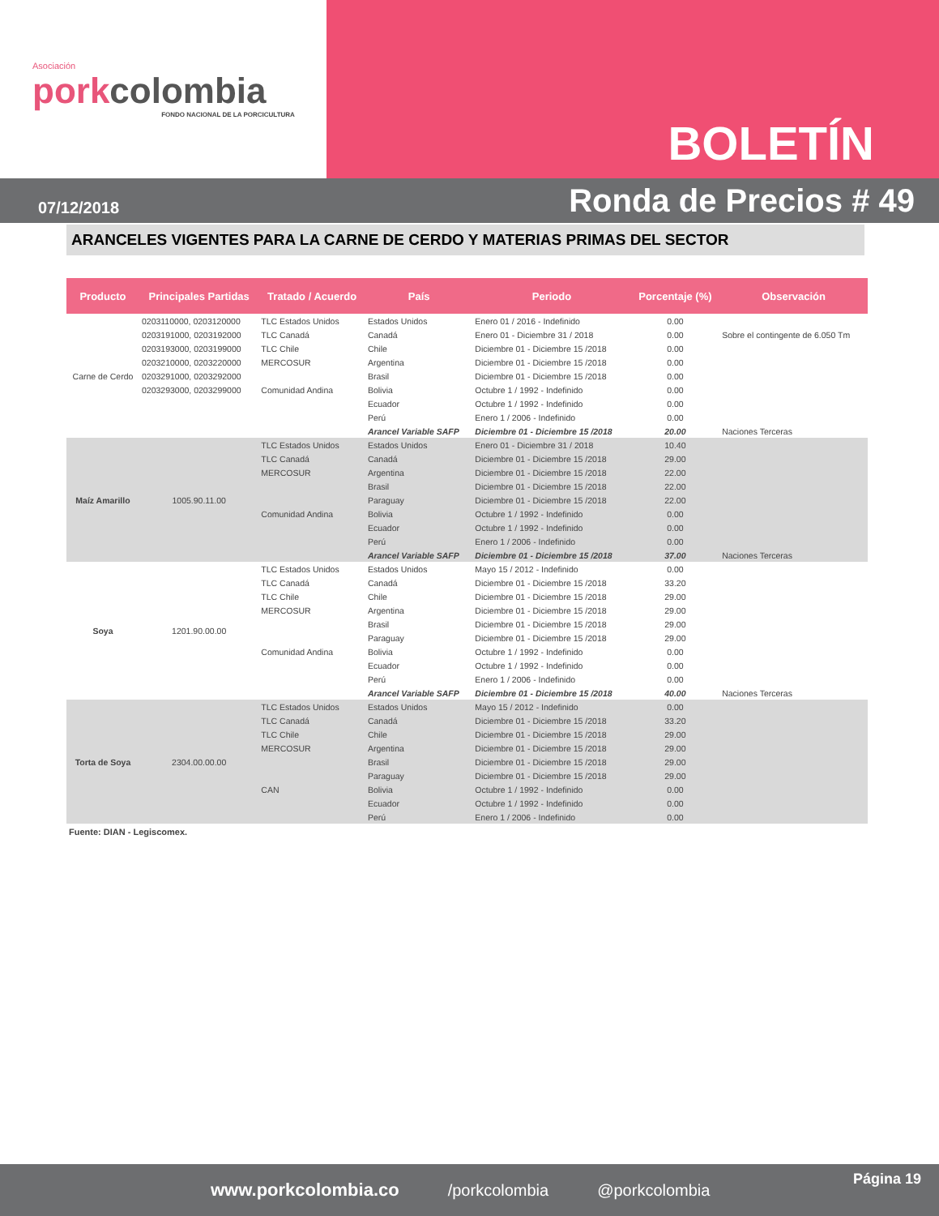Asociación
porkcolombia
FONDO NACIONAL DE LA PORCICULTURA
BOLETÍN
07/12/2018
Ronda de Precios # 49
ARANCELES VIGENTES PARA LA CARNE DE CERDO Y MATERIAS PRIMAS DEL SECTOR
| Producto | Principales Partidas | Tratado / Acuerdo | País | Periodo | Porcentaje (%) | Observación |
| --- | --- | --- | --- | --- | --- | --- |
| Carne de Cerdo | 0203110000, 0203120000 | TLC Estados Unidos | Estados Unidos | Enero 01 / 2016 - Indefinido | 0.00 | |
| | 0203191000, 0203192000 | TLC Canadá | Canadá | Enero 01 - Diciembre 31 / 2018 | 0.00 | Sobre el contingente de 6.050 Tm |
| | 0203193000, 0203199000 | TLC Chile | Chile | Diciembre 01 - Diciembre 15 /2018 | 0.00 | |
| | 0203210000, 0203220000 | MERCOSUR | Argentina | Diciembre 01 - Diciembre 15 /2018 | 0.00 | |
| | 0203291000, 0203292000 | | Brasil | Diciembre 01 - Diciembre 15 /2018 | 0.00 | |
| | 0203293000, 0203299000 | Comunidad Andina | Bolivia | Octubre 1 / 1992 - Indefinido | 0.00 | |
| | | | Ecuador | Octubre 1 / 1992 - Indefinido | 0.00 | |
| | | | Perú | Enero 1 / 2006 - Indefinido | 0.00 | |
| | | | Arancel Variable SAFP | Diciembre 01 - Diciembre 15 /2018 | 20.00 | Naciones Terceras |
| Maíz Amarillo | 1005.90.11.00 | TLC Estados Unidos | Estados Unidos | Enero 01 - Diciembre 31 / 2018 | 10.40 | |
| | | TLC Canadá | Canadá | Diciembre 01 - Diciembre 15 /2018 | 29.00 | |
| | | MERCOSUR | Argentina | Diciembre 01 - Diciembre 15 /2018 | 22.00 | |
| | | | Brasil | Diciembre 01 - Diciembre 15 /2018 | 22.00 | |
| | | | Paraguay | Diciembre 01 - Diciembre 15 /2018 | 22.00 | |
| | | Comunidad Andina | Bolivia | Octubre 1 / 1992 - Indefinido | 0.00 | |
| | | | Ecuador | Octubre 1 / 1992 - Indefinido | 0.00 | |
| | | | Perú | Enero 1 / 2006 - Indefinido | 0.00 | |
| | | | Arancel Variable SAFP | Diciembre 01 - Diciembre 15 /2018 | 37.00 | Naciones Terceras |
| Soya | 1201.90.00.00 | TLC Estados Unidos | Estados Unidos | Mayo 15 / 2012 - Indefinido | 0.00 | |
| | | TLC Canadá | Canadá | Diciembre 01 - Diciembre 15 /2018 | 33.20 | |
| | | TLC Chile | Chile | Diciembre 01 - Diciembre 15 /2018 | 29.00 | |
| | | MERCOSUR | Argentina | Diciembre 01 - Diciembre 15 /2018 | 29.00 | |
| | | | Brasil | Diciembre 01 - Diciembre 15 /2018 | 29.00 | |
| | | | Paraguay | Diciembre 01 - Diciembre 15 /2018 | 29.00 | |
| | | Comunidad Andina | Bolivia | Octubre 1 / 1992 - Indefinido | 0.00 | |
| | | | Ecuador | Octubre 1 / 1992 - Indefinido | 0.00 | |
| | | | Perú | Enero 1 / 2006 - Indefinido | 0.00 | |
| | | | Arancel Variable SAFP | Diciembre 01 - Diciembre 15 /2018 | 40.00 | Naciones Terceras |
| Torta de Soya | 2304.00.00.00 | TLC Estados Unidos | Estados Unidos | Mayo 15 / 2012 - Indefinido | 0.00 | |
| | | TLC Canadá | Canadá | Diciembre 01 - Diciembre 15 /2018 | 33.20 | |
| | | TLC Chile | Chile | Diciembre 01 - Diciembre 15 /2018 | 29.00 | |
| | | MERCOSUR | Argentina | Diciembre 01 - Diciembre 15 /2018 | 29.00 | |
| | | | Brasil | Diciembre 01 - Diciembre 15 /2018 | 29.00 | |
| | | | Paraguay | Diciembre 01 - Diciembre 15 /2018 | 29.00 | |
| | | CAN | Bolivia | Octubre 1 / 1992 - Indefinido | 0.00 | |
| | | | Ecuador | Octubre 1 / 1992 - Indefinido | 0.00 | |
| | | | Perú | Enero 1 / 2006 - Indefinido | 0.00 | |
Fuente: DIAN - Legiscomex.
www.porkcolombia.co /porkcolombia @porkcolombia Página 19